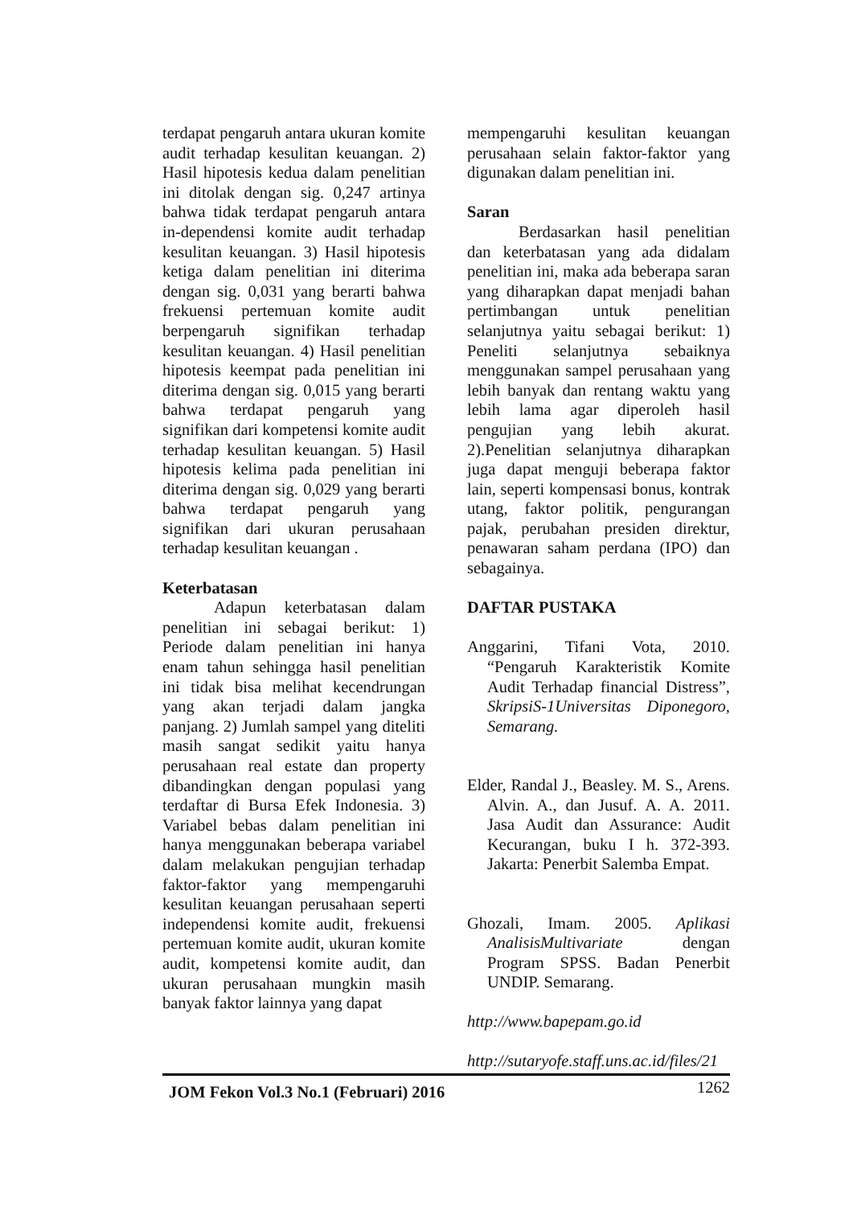terdapat pengaruh antara ukuran komite audit terhadap kesulitan keuangan. 2) Hasil hipotesis kedua dalam penelitian ini ditolak dengan sig. 0,247 artinya bahwa tidak terdapat pengaruh antara in-dependensi komite audit terhadap kesulitan keuangan. 3) Hasil hipotesis ketiga dalam penelitian ini diterima dengan sig. 0,031 yang berarti bahwa frekuensi pertemuan komite audit berpengaruh signifikan terhadap kesulitan keuangan. 4) Hasil penelitian hipotesis keempat pada penelitian ini diterima dengan sig. 0,015 yang berarti bahwa terdapat pengaruh yang signifikan dari kompetensi komite audit terhadap kesulitan keuangan. 5) Hasil hipotesis kelima pada penelitian ini diterima dengan sig. 0,029 yang berarti bahwa terdapat pengaruh yang signifikan dari ukuran perusahaan terhadap kesulitan keuangan .
Keterbatasan
Adapun keterbatasan dalam penelitian ini sebagai berikut: 1) Periode dalam penelitian ini hanya enam tahun sehingga hasil penelitian ini tidak bisa melihat kecendrungan yang akan terjadi dalam jangka panjang. 2) Jumlah sampel yang diteliti masih sangat sedikit yaitu hanya perusahaan real estate dan property dibandingkan dengan populasi yang terdaftar di Bursa Efek Indonesia. 3) Variabel bebas dalam penelitian ini hanya menggunakan beberapa variabel dalam melakukan pengujian terhadap faktor-faktor yang mempengaruhi kesulitan keuangan perusahaan seperti independensi komite audit, frekuensi pertemuan komite audit, ukuran komite audit, kompetensi komite audit, dan ukuran perusahaan mungkin masih banyak faktor lainnya yang dapat
mempengaruhi kesulitan keuangan perusahaan selain faktor-faktor yang digunakan dalam penelitian ini.
Saran
Berdasarkan hasil penelitian dan keterbatasan yang ada didalam penelitian ini, maka ada beberapa saran yang diharapkan dapat menjadi bahan pertimbangan untuk penelitian selanjutnya yaitu sebagai berikut: 1) Peneliti selanjutnya sebaiknya menggunakan sampel perusahaan yang lebih banyak dan rentang waktu yang lebih lama agar diperoleh hasil pengujian yang lebih akurat. 2).Penelitian selanjutnya diharapkan juga dapat menguji beberapa faktor lain, seperti kompensasi bonus, kontrak utang, faktor politik, pengurangan pajak, perubahan presiden direktur, penawaran saham perdana (IPO) dan sebagainya.
DAFTAR PUSTAKA
Anggarini, Tifani Vota, 2010. “Pengaruh Karakteristik Komite Audit Terhadap financial Distress”, SkripsiS-1Universitas Diponegoro, Semarang.
Elder, Randal J., Beasley. M. S., Arens. Alvin. A., dan Jusuf. A. A. 2011. Jasa Audit dan Assurance: Audit Kecurangan, buku I h. 372-393. Jakarta: Penerbit Salemba Empat.
Ghozali, Imam. 2005. Aplikasi AnalisisMultivariate dengan Program SPSS. Badan Penerbit UNDIP. Semarang.
http://www.bapepam.go.id
http://sutaryofe.staff.uns.ac.id/files/21
JOM Fekon Vol.3 No.1 (Februari) 2016 1262